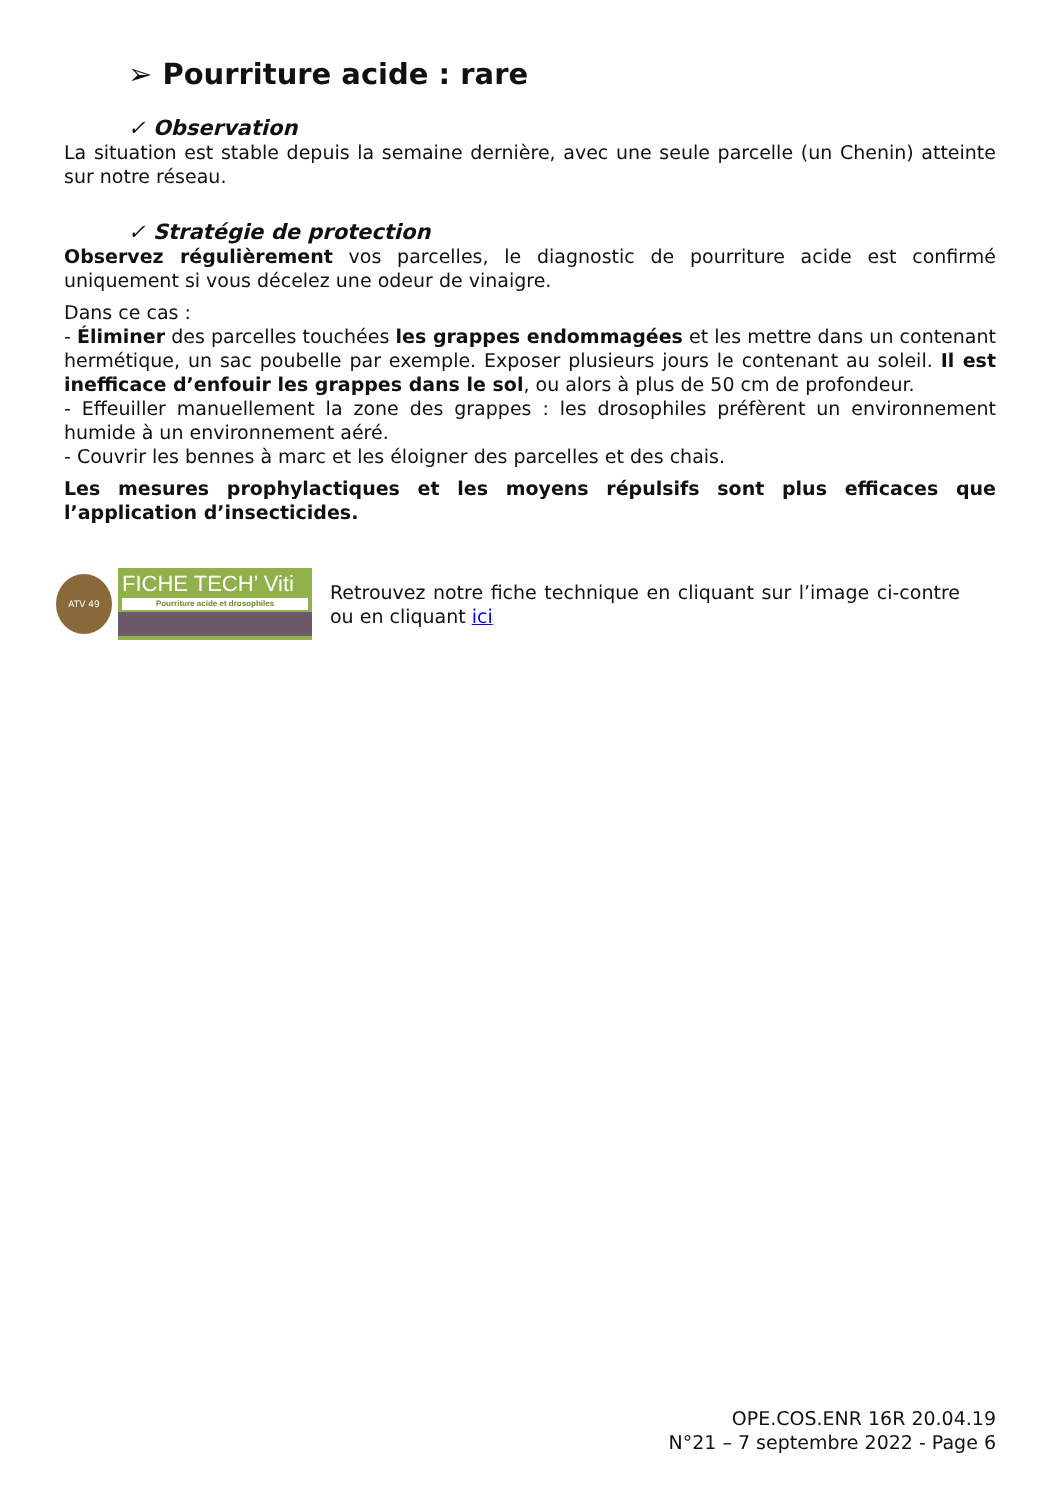➢ Pourriture acide : rare
✓ Observation
La situation est stable depuis la semaine dernière, avec une seule parcelle (un Chenin) atteinte sur notre réseau.
✓ Stratégie de protection
Observez régulièrement vos parcelles, le diagnostic de pourriture acide est confirmé uniquement si vous décelez une odeur de vinaigre.
Dans ce cas :
- Éliminer des parcelles touchées les grappes endommagées et les mettre dans un contenant hermétique, un sac poubelle par exemple. Exposer plusieurs jours le contenant au soleil. Il est inefficace d’enfouir les grappes dans le sol, ou alors à plus de 50 cm de profondeur.
- Effeuiller manuellement la zone des grappes : les drosophiles préfèrent un environnement humide à un environnement aéré.
- Couvrir les bennes à marc et les éloigner des parcelles et des chais.
Les mesures prophylactiques et les moyens répulsifs sont plus efficaces que l’application d’insecticides.
ATV 49
FICHE TECH’ Viti
Pourriture acide et drosophiles
Retrouvez notre fiche technique en cliquant sur l’image ci-contre ou en cliquant ici
OPE.COS.ENR 16R 20.04.19
N°21 – 7 septembre 2022 - Page 6